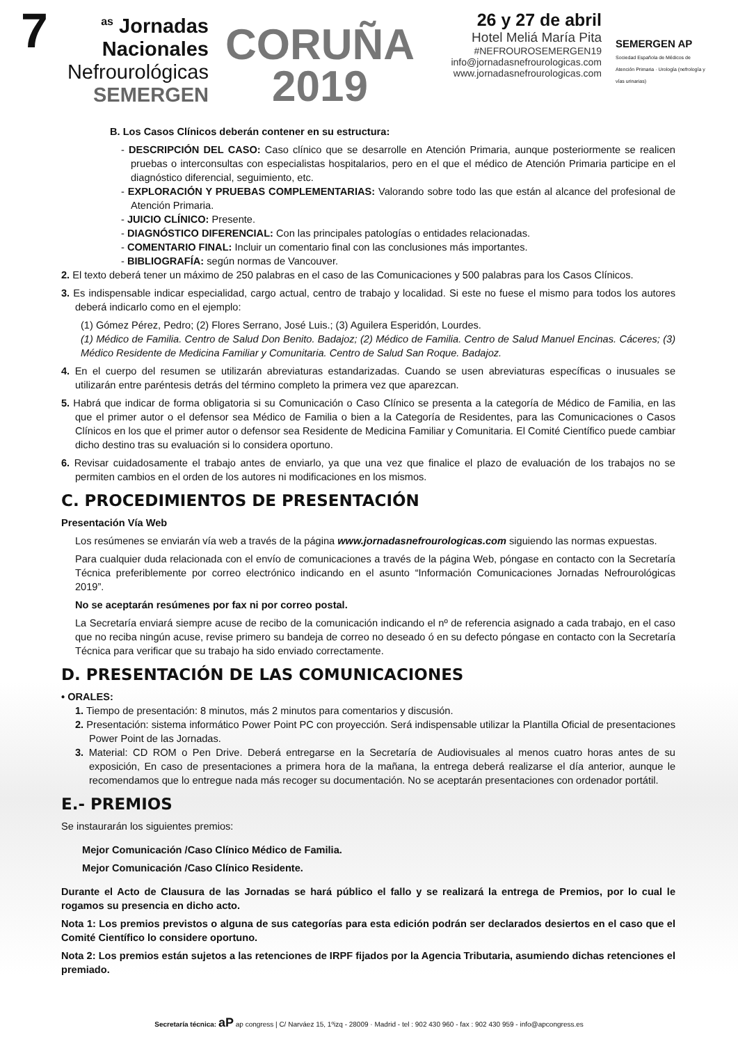7<sup>as</sup> Jornadas
Nacionales
Nefrourológicas
SEMERGEN
CORUÑA
2019
26 y 27 de abril
Hotel Meliá María Pita
#NEFROUROSEMERGEN19
info@jornadasnefrourologicas.com
www.jornadasnefrourologicas.com
SEMERGEN AP
Sociedad Española de Médicos de Atención Primaria · Urología (nefrología y vías urinarias)
B. Los Casos Clínicos deberán contener en su estructura:
- DESCRIPCIÓN DEL CASO: Caso clínico que se desarrolle en Atención Primaria, aunque posteriormente se realicen pruebas o interconsultas con especialistas hospitalarios, pero en el que el médico de Atención Primaria participe en el diagnóstico diferencial, seguimiento, etc.
- EXPLORACIÓN Y PRUEBAS COMPLEMENTARIAS: Valorando sobre todo las que están al alcance del profesional de Atención Primaria.
- JUICIO CLÍNICO: Presente.
- DIAGNÓSTICO DIFERENCIAL: Con las principales patologías o entidades relacionadas.
- COMENTARIO FINAL: Incluir un comentario final con las conclusiones más importantes.
- BIBLIOGRAFÍA: según normas de Vancouver.
2. El texto deberá tener un máximo de 250 palabras en el caso de las Comunicaciones y 500 palabras para los Casos Clínicos.
3. Es indispensable indicar especialidad, cargo actual, centro de trabajo y localidad. Si este no fuese el mismo para todos los autores deberá indicarlo como en el ejemplo:
(1) Gómez Pérez, Pedro; (2) Flores Serrano, José Luis.; (3) Aguilera Esperidón, Lourdes.
(1) Médico de Familia. Centro de Salud Don Benito. Badajoz; (2) Médico de Familia. Centro de Salud Manuel Encinas. Cáceres; (3) Médico Residente de Medicina Familiar y Comunitaria. Centro de Salud San Roque. Badajoz.
4. En el cuerpo del resumen se utilizarán abreviaturas estandarizadas. Cuando se usen abreviaturas específicas o inusuales se utilizarán entre paréntesis detrás del término completo la primera vez que aparezcan.
5. Habrá que indicar de forma obligatoria si su Comunicación o Caso Clínico se presenta a la categoría de Médico de Familia, en las que el primer autor o el defensor sea Médico de Familia o bien a la Categoría de Residentes, para las Comunicaciones o Casos Clínicos en los que el primer autor o defensor sea Residente de Medicina Familiar y Comunitaria. El Comité Científico puede cambiar dicho destino tras su evaluación si lo considera oportuno.
6. Revisar cuidadosamente el trabajo antes de enviarlo, ya que una vez que finalice el plazo de evaluación de los trabajos no se permiten cambios en el orden de los autores ni modificaciones en los mismos.
C. PROCEDIMIENTOS DE PRESENTACIÓN
Presentación Vía Web
Los resúmenes se enviarán vía web a través de la página www.jornadasnefrourologicas.com siguiendo las normas expuestas.
Para cualquier duda relacionada con el envío de comunicaciones a través de la página Web, póngase en contacto con la Secretaría Técnica preferiblemente por correo electrónico indicando en el asunto “Información Comunicaciones Jornadas Nefrourológicas 2019”.
No se aceptarán resúmenes por fax ni por correo postal.
La Secretaría enviará siempre acuse de recibo de la comunicación indicando el nº de referencia asignado a cada trabajo, en el caso que no reciba ningún acuse, revise primero su bandeja de correo no deseado ó en su defecto póngase en contacto con la Secretaría Técnica para verificar que su trabajo ha sido enviado correctamente.
D. PRESENTACIÓN DE LAS COMUNICACIONES
• ORALES:
1. Tiempo de presentación: 8 minutos, más 2 minutos para comentarios y discusión.
2. Presentación: sistema informático Power Point PC con proyección. Será indispensable utilizar la Plantilla Oficial de presentaciones Power Point de las Jornadas.
3. Material: CD ROM o Pen Drive. Deberá entregarse en la Secretaría de Audiovisuales al menos cuatro horas antes de su exposición, En caso de presentaciones a primera hora de la mañana, la entrega deberá realizarse el día anterior, aunque le recomendamos que lo entregue nada más recoger su documentación. No se aceptarán presentaciones con ordenador portátil.
E.- PREMIOS
Se instaurarán los siguientes premios:
Mejor Comunicación /Caso Clínico Médico de Familia.
Mejor Comunicación /Caso Clínico Residente.
Durante el Acto de Clausura de las Jornadas se hará público el fallo y se realizará la entrega de Premios, por lo cual le rogamos su presencia en dicho acto.
Nota 1: Los premios previstos o alguna de sus categorías para esta edición podrán ser declarados desiertos en el caso que el Comité Científico lo considere oportuno.
Nota 2: Los premios están sujetos a las retenciones de IRPF fijados por la Agencia Tributaria, asumiendo dichas retenciones el premiado.
Secretaría técnica: aP ap congress | C/ Narváez 15, 1ºizq - 28009 · Madrid - tel : 902 430 960 - fax : 902 430 959 - info@apcongress.es